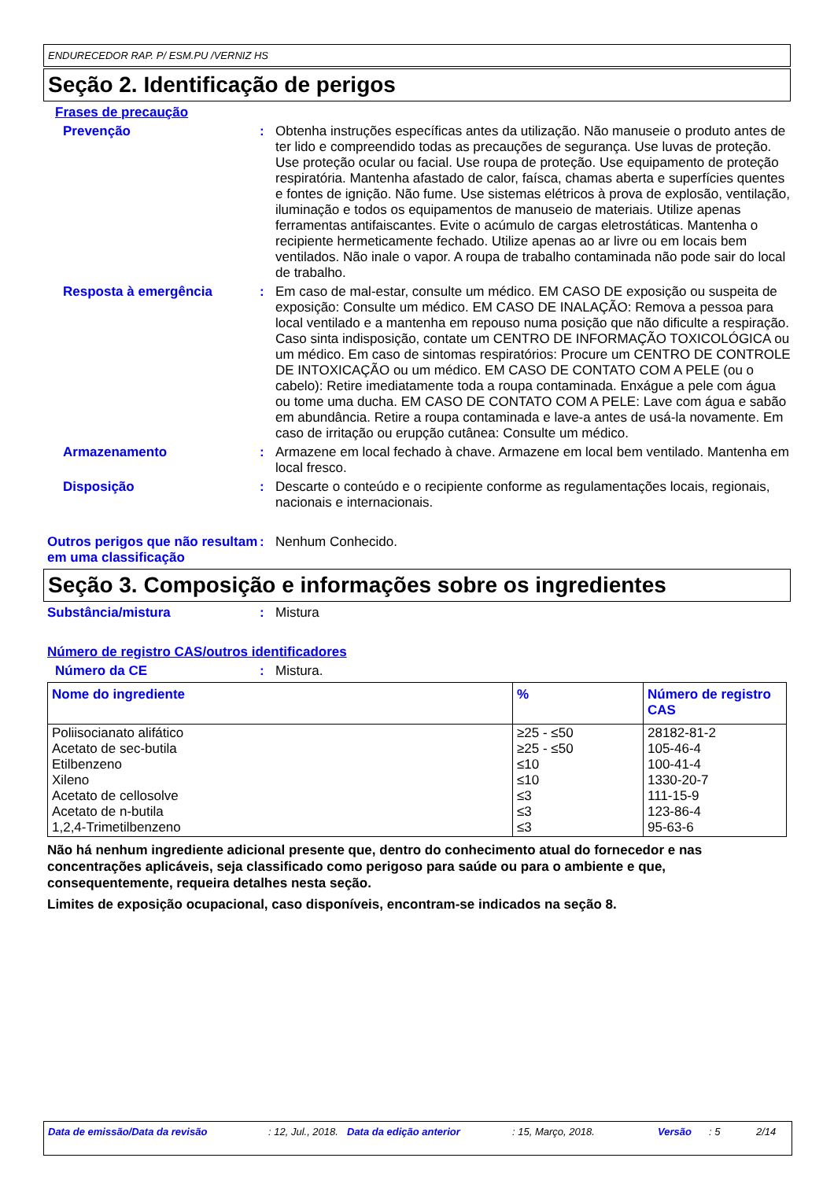ENDURECEDOR RAP. P/ ESM.PU /VERNIZ HS
Seção 2. Identificação de perigos
Frases de precaução
Prevenção : Obtenha instruções específicas antes da utilização. Não manuseie o produto antes de ter lido e compreendido todas as precauções de segurança. Use luvas de proteção. Use proteção ocular ou facial. Use roupa de proteção. Use equipamento de proteção respiratória. Mantenha afastado de calor, faísca, chamas aberta e superfícies quentes e fontes de ignição. Não fume. Use sistemas elétricos à prova de explosão, ventilação, iluminação e todos os equipamentos de manuseio de materiais. Utilize apenas ferramentas antifaiscantes. Evite o acúmulo de cargas eletrostáticas. Mantenha o recipiente hermeticamente fechado. Utilize apenas ao ar livre ou em locais bem ventilados. Não inale o vapor. A roupa de trabalho contaminada não pode sair do local de trabalho.
Resposta à emergência : Em caso de mal-estar, consulte um médico. EM CASO DE exposição ou suspeita de exposição: Consulte um médico. EM CASO DE INALAÇÃO: Remova a pessoa para local ventilado e a mantenha em repouso numa posição que não dificulte a respiração. Caso sinta indisposição, contate um CENTRO DE INFORMAÇÃO TOXICOLÓGICA ou um médico. Em caso de sintomas respiratórios: Procure um CENTRO DE CONTROLE DE INTOXICAÇÃO ou um médico. EM CASO DE CONTATO COM A PELE (ou o cabelo): Retire imediatamente toda a roupa contaminada. Enxágue a pele com água ou tome uma ducha. EM CASO DE CONTATO COM A PELE: Lave com água e sabão em abundância. Retire a roupa contaminada e lave-a antes de usá-la novamente. Em caso de irritação ou erupção cutânea: Consulte um médico.
Armazenamento : Armazene em local fechado à chave. Armazene em local bem ventilado. Mantenha em local fresco.
Disposição : Descarte o conteúdo e o recipiente conforme as regulamentações locais, regionais, nacionais e internacionais.
Outros perigos que não resultam em uma classificação
: Nenhum Conhecido.
Seção 3. Composição e informações sobre os ingredientes
Substância/mistura : Mistura
Número de registro CAS/outros identificadores
Número da CE : Mistura.
| Nome do ingrediente | % | Número de registro CAS |
| --- | --- | --- |
| Poliisocianato alifático Acetato de sec-butila Etilbenzeno Xileno Acetato de cellosolve Acetato de n-butila 1,2,4-Trimetilbenzeno | ≥25 - ≤50 ≥25 - ≤50 ≤10 ≤10 ≤3 ≤3 ≤3 | 28182-81-2 105-46-4 100-41-4 1330-20-7 111-15-9 123-86-4 95-63-6 |
Não há nenhum ingrediente adicional presente que, dentro do conhecimento atual do fornecedor e nas concentrações aplicáveis, seja classificado como perigoso para saúde ou para o ambiente e que, consequentemente, requeira detalhes nesta seção.
Limites de exposição ocupacional, caso disponíveis, encontram-se indicados na seção 8.
Data de emissão/Data da revisão: 12, Jul., 2018. Data da edição anterior: 15, Março, 2018. Versão: 5 2/14